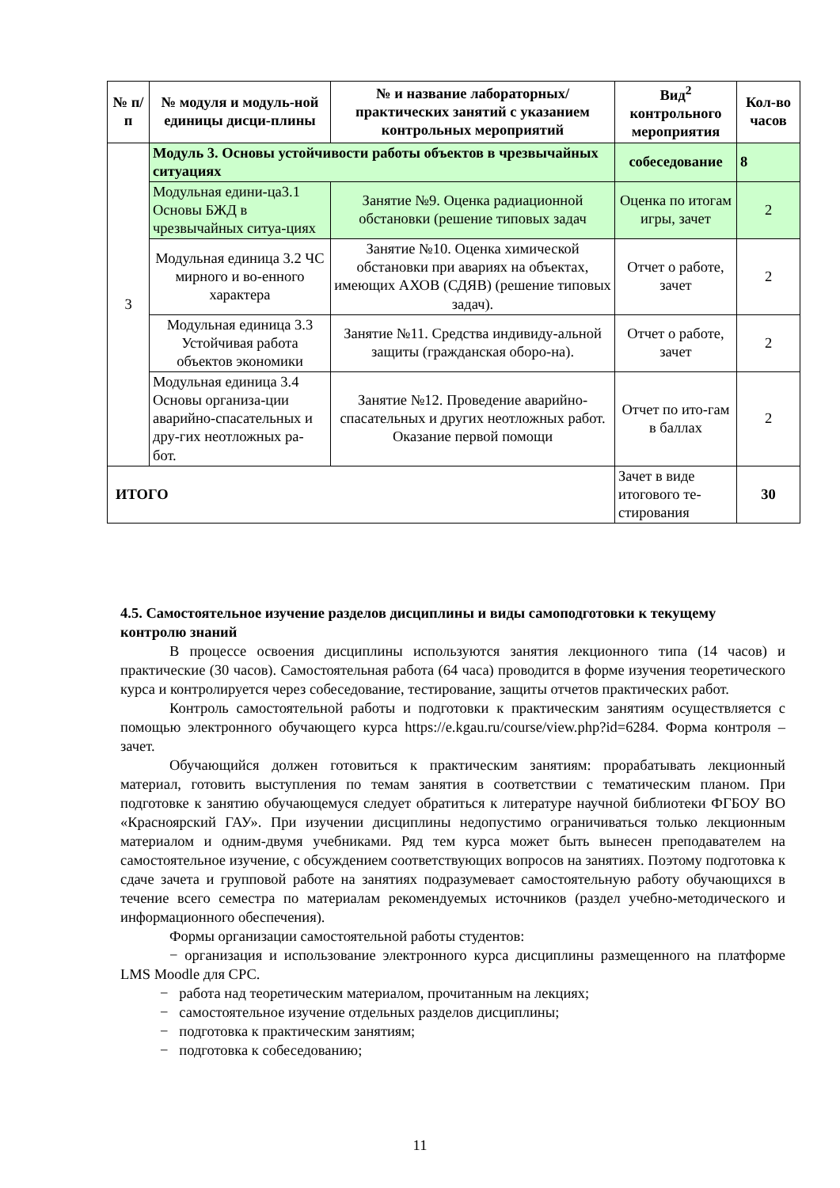| № п/п | № модуля и модуль-ной единицы дисци-плины | № и название лабораторных/ практических занятий с указанием контрольных мероприятий | Вид<sup>2</sup> контрольного мероприятия | Кол-во часов |
| --- | --- | --- | --- | --- |
| 3 | Модуль 3. Основы устойчивости работы объектов в чрезвычайных ситуациях | | собеседование | 8 |
| | Модульная едини-ца3.1 Основы БЖД в чрезвычайных ситуа-циях | Занятие №9. Оценка радиационной обстановки (решение типовых задач | Оценка по итогам игры, зачет | 2 |
| | Модульная единица 3.2 ЧС мирного и во-енного характера | Занятие №10. Оценка химической обстановки при авариях на объектах, имеющих АХОВ (СДЯВ) (решение типовых задач). | Отчет о работе, зачет | 2 |
| | Модульная единица 3.3 Устойчивая работа объектов экономики | Занятие №11. Средства индивиду-альной защиты (гражданская оборо-на). | Отчет о работе, зачет | 2 |
| | Модульная единица 3.4 Основы организа-ции аварийно-спасательных и дру-гих неотложных ра-бот. | Занятие №12. Проведение аварийно-спасательных и других неотложных работ. Оказание первой помощи | Отчет по ито-гам в баллах | 2 |
| ИТОГО | | | Зачет в виде итогового те-стирования | 30 |
4.5. Самостоятельное изучение разделов дисциплины и виды самоподготовки к текущему контролю знаний
В процессе освоения дисциплины используются занятия лекционного типа (14 часов) и практические (30 часов). Самостоятельная работа (64 часа) проводится в форме изучения теоретического курса и контролируется через собеседование, тестирование, защиты отчетов практических работ.
Контроль самостоятельной работы и подготовки к практическим занятиям осуществляется с помощью электронного обучающего курса https://e.kgau.ru/course/view.php?id=6284. Форма контроля – зачет.
Обучающийся должен готовиться к практическим занятиям: прорабатывать лекционный материал, готовить выступления по темам занятия в соответствии с тематическим планом. При подготовке к занятию обучающемуся следует обратиться к литературе научной библиотеки ФГБОУ ВО «Красноярский ГАУ». При изучении дисциплины недопустимо ограничиваться только лекционным материалом и одним-двумя учебниками. Ряд тем курса может быть вынесен преподавателем на самостоятельное изучение, с обсуждением соответствующих вопросов на занятиях. Поэтому подготовка к сдаче зачета и групповой работе на занятиях подразумевает самостоятельную работу обучающихся в течение всего семестра по материалам рекомендуемых источников (раздел учебно-методического и информационного обеспечения).
Формы организации самостоятельной работы студентов:
− организация и использование электронного курса дисциплины размещенного на платформе LMS Moodle для СРС.
− работа над теоретическим материалом, прочитанным на лекциях;
− самостоятельное изучение отдельных разделов дисциплины;
− подготовка к практическим занятиям;
− подготовка к собеседованию;
11